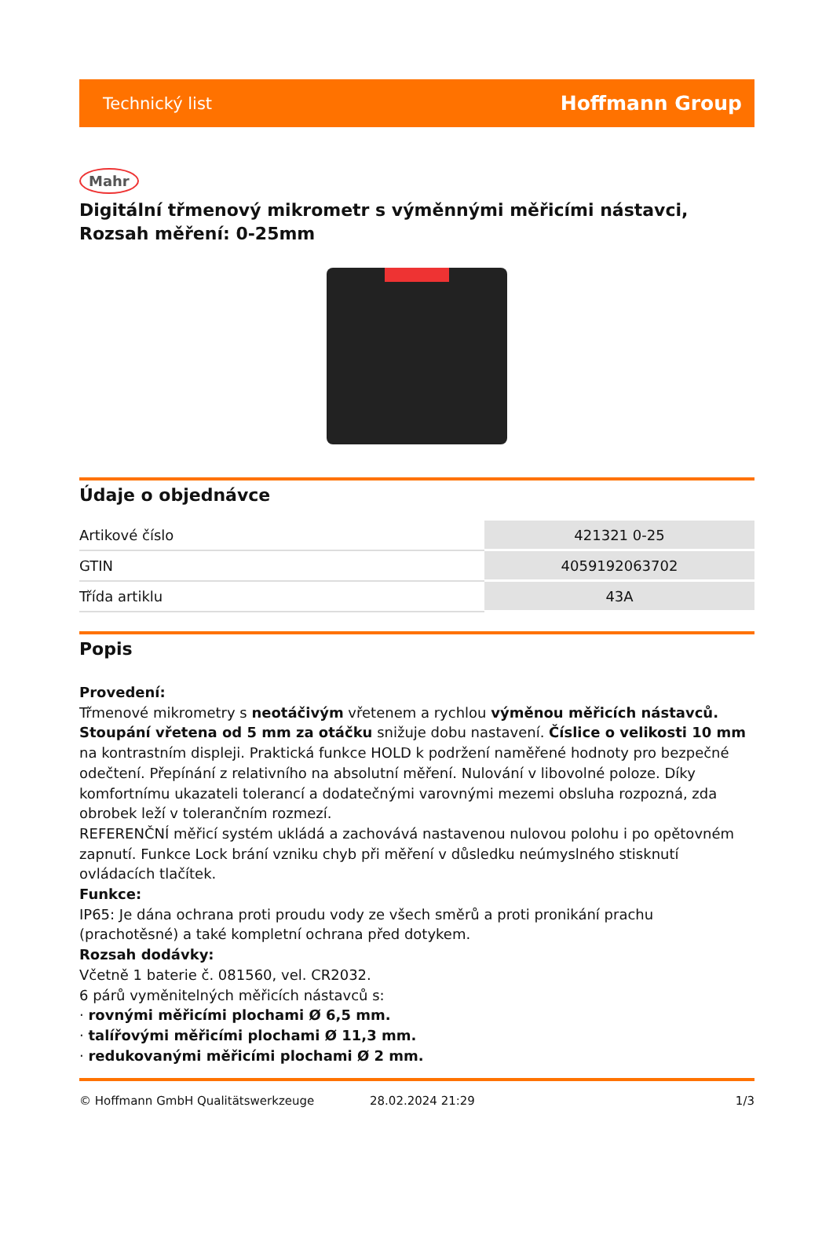Technický list Hoffmann Group
Mahr
Digitální třmenový mikrometr s výměnnými měřicími nástavci, Rozsah měření: 0-25mm
Údaje o objednávce
| Artikové číslo | 421321 0-25 |
| GTIN | 4059192063702 |
| Třída artiklu | 43A |
Popis
Provedení:
Třmenové mikrometry s neotáčivým vřetenem a rychlou výměnou měřicích nástavců. Stoupání vřetena od 5 mm za otáčku snižuje dobu nastavení. Číslice o velikosti 10 mm na kontrastním displeji. Praktická funkce HOLD k podržení naměřené hodnoty pro bezpečné odečtení. Přepínání z relativního na absolutní měření. Nulování v libovolné poloze. Díky komfortnímu ukazateli tolerancí a dodatečnými varovnými mezemi obsluha rozpozná, zda obrobek leží v tolerančním rozmezí.
REFERENČNÍ měřicí systém ukládá a zachovává nastavenou nulovou polohu i po opětovném zapnutí. Funkce Lock brání vzniku chyb při měření v důsledku neúmyslného stisknutí ovládacích tlačítek.
Funkce:
IP65: Je dána ochrana proti proudu vody ze všech směrů a proti pronikání prachu (prachotěsné) a také kompletní ochrana před dotykem.
Rozsah dodávky:
Včetně 1 baterie č. 081560, vel. CR2032.
6 párů vyměnitelných měřicích nástavců s:
· rovnými měřicími plochami Ø 6,5 mm.
· talířovými měřicími plochami Ø 11,3 mm.
· redukovanými měřicími plochami Ø 2 mm.
© Hoffmann GmbH Qualitätswerkzeuge 28.02.2024 21:29 1/3